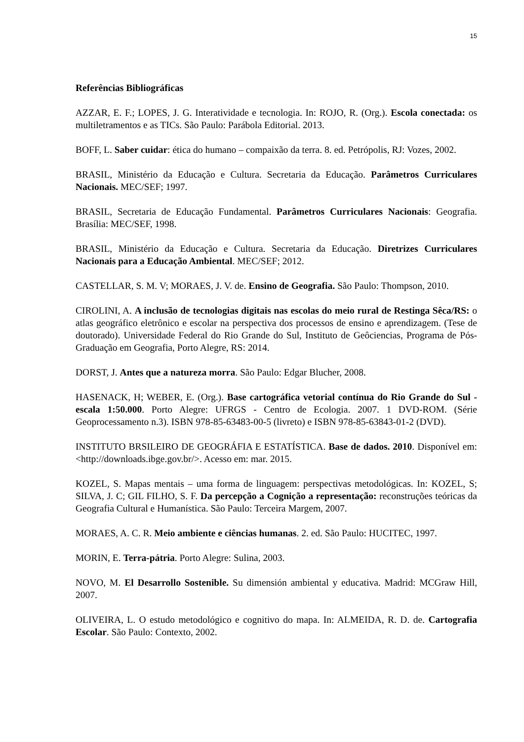15
Referências Bibliográficas
AZZAR, E. F.; LOPES, J. G. Interatividade e tecnologia. In: ROJO, R. (Org.). Escola conectada: os multiletramentos e as TICs. São Paulo: Parábola Editorial. 2013.
BOFF, L. Saber cuidar: ética do humano – compaixão da terra. 8. ed. Petrópolis, RJ: Vozes, 2002.
BRASIL, Ministério da Educação e Cultura. Secretaria da Educação. Parâmetros Curriculares Nacionais. MEC/SEF; 1997.
BRASIL, Secretaria de Educação Fundamental. Parâmetros Curriculares Nacionais: Geografia. Brasília: MEC/SEF, 1998.
BRASIL, Ministério da Educação e Cultura. Secretaria da Educação. Diretrizes Curriculares Nacionais para a Educação Ambiental. MEC/SEF; 2012.
CASTELLAR, S. M. V; MORAES, J. V. de. Ensino de Geografia. São Paulo: Thompson, 2010.
CIROLINI, A. A inclusão de tecnologias digitais nas escolas do meio rural de Restinga Sêca/RS: o atlas geográfico eletrônico e escolar na perspectiva dos processos de ensino e aprendizagem. (Tese de doutorado). Universidade Federal do Rio Grande do Sul, Instituto de Geôciencias, Programa de Pós-Graduação em Geografia, Porto Alegre, RS: 2014.
DORST, J. Antes que a natureza morra. São Paulo: Edgar Blucher, 2008.
HASENACK, H; WEBER, E. (Org.). Base cartográfica vetorial contínua do Rio Grande do Sul - escala 1:50.000. Porto Alegre: UFRGS - Centro de Ecologia. 2007. 1 DVD-ROM. (Série Geoprocessamento n.3). ISBN 978-85-63483-00-5 (livreto) e ISBN 978-85-63843-01-2 (DVD).
INSTITUTO BRSILEIRO DE GEOGRÁFIA E ESTATÍSTICA. Base de dados. 2010. Disponível em: <http://downloads.ibge.gov.br/>. Acesso em: mar. 2015.
KOZEL, S. Mapas mentais – uma forma de linguagem: perspectivas metodológicas. In: KOZEL, S; SILVA, J. C; GIL FILHO, S. F. Da percepção a Cognição a representação: reconstruções teóricas da Geografia Cultural e Humanística. São Paulo: Terceira Margem, 2007.
MORAES, A. C. R. Meio ambiente e ciências humanas. 2. ed. São Paulo: HUCITEC, 1997.
MORIN, E. Terra-pátria. Porto Alegre: Sulina, 2003.
NOVO, M. El Desarrollo Sostenible. Su dimensión ambiental y educativa. Madrid: MCGraw Hill, 2007.
OLIVEIRA, L. O estudo metodológico e cognitivo do mapa. In: ALMEIDA, R. D. de. Cartografia Escolar. São Paulo: Contexto, 2002.